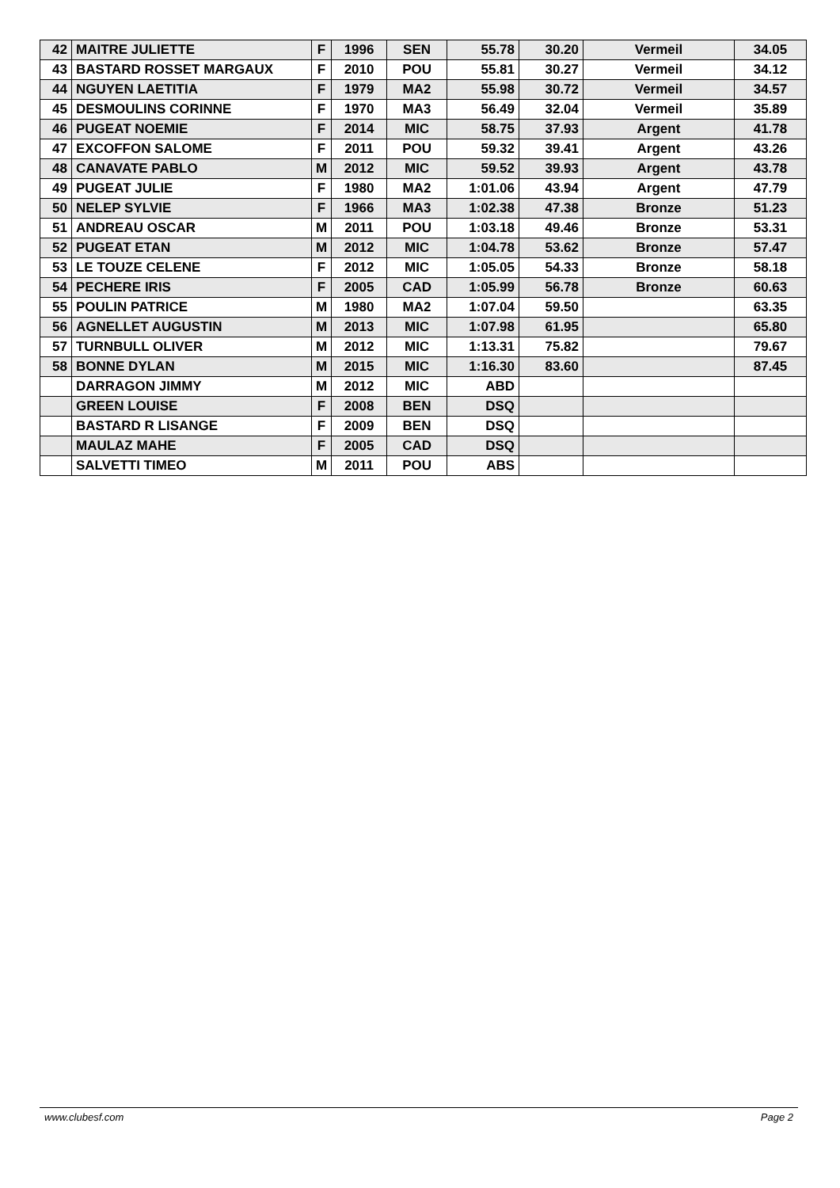| 42 | MAITRE JULIETTE | F | 1996 | SEN | 55.78 | 30.20 | Vermeil | 34.05 |
| 43 | BASTARD ROSSET MARGAUX | F | 2010 | POU | 55.81 | 30.27 | Vermeil | 34.12 |
| 44 | NGUYEN LAETITIA | F | 1979 | MA2 | 55.98 | 30.72 | Vermeil | 34.57 |
| 45 | DESMOULINS CORINNE | F | 1970 | MA3 | 56.49 | 32.04 | Vermeil | 35.89 |
| 46 | PUGEAT NOEMIE | F | 2014 | MIC | 58.75 | 37.93 | Argent | 41.78 |
| 47 | EXCOFFON SALOME | F | 2011 | POU | 59.32 | 39.41 | Argent | 43.26 |
| 48 | CANAVATE PABLO | M | 2012 | MIC | 59.52 | 39.93 | Argent | 43.78 |
| 49 | PUGEAT JULIE | F | 1980 | MA2 | 1:01.06 | 43.94 | Argent | 47.79 |
| 50 | NELEP SYLVIE | F | 1966 | MA3 | 1:02.38 | 47.38 | Bronze | 51.23 |
| 51 | ANDREAU OSCAR | M | 2011 | POU | 1:03.18 | 49.46 | Bronze | 53.31 |
| 52 | PUGEAT ETAN | M | 2012 | MIC | 1:04.78 | 53.62 | Bronze | 57.47 |
| 53 | LE TOUZE CELENE | F | 2012 | MIC | 1:05.05 | 54.33 | Bronze | 58.18 |
| 54 | PECHERE IRIS | F | 2005 | CAD | 1:05.99 | 56.78 | Bronze | 60.63 |
| 55 | POULIN PATRICE | M | 1980 | MA2 | 1:07.04 | 59.50 | | 63.35 |
| 56 | AGNELLET AUGUSTIN | M | 2013 | MIC | 1:07.98 | 61.95 | | 65.80 |
| 57 | TURNBULL OLIVER | M | 2012 | MIC | 1:13.31 | 75.82 | | 79.67 |
| 58 | BONNE DYLAN | M | 2015 | MIC | 1:16.30 | 83.60 | | 87.45 |
| | DARRAGON JIMMY | M | 2012 | MIC | ABD | | | |
| | GREEN LOUISE | F | 2008 | BEN | DSQ | | | |
| | BASTARD R LISANGE | F | 2009 | BEN | DSQ | | | |
| | MAULAZ MAHE | F | 2005 | CAD | DSQ | | | |
| | SALVETTI TIMEO | M | 2011 | POU | ABS | | | |
www.clubesf.com Page 2